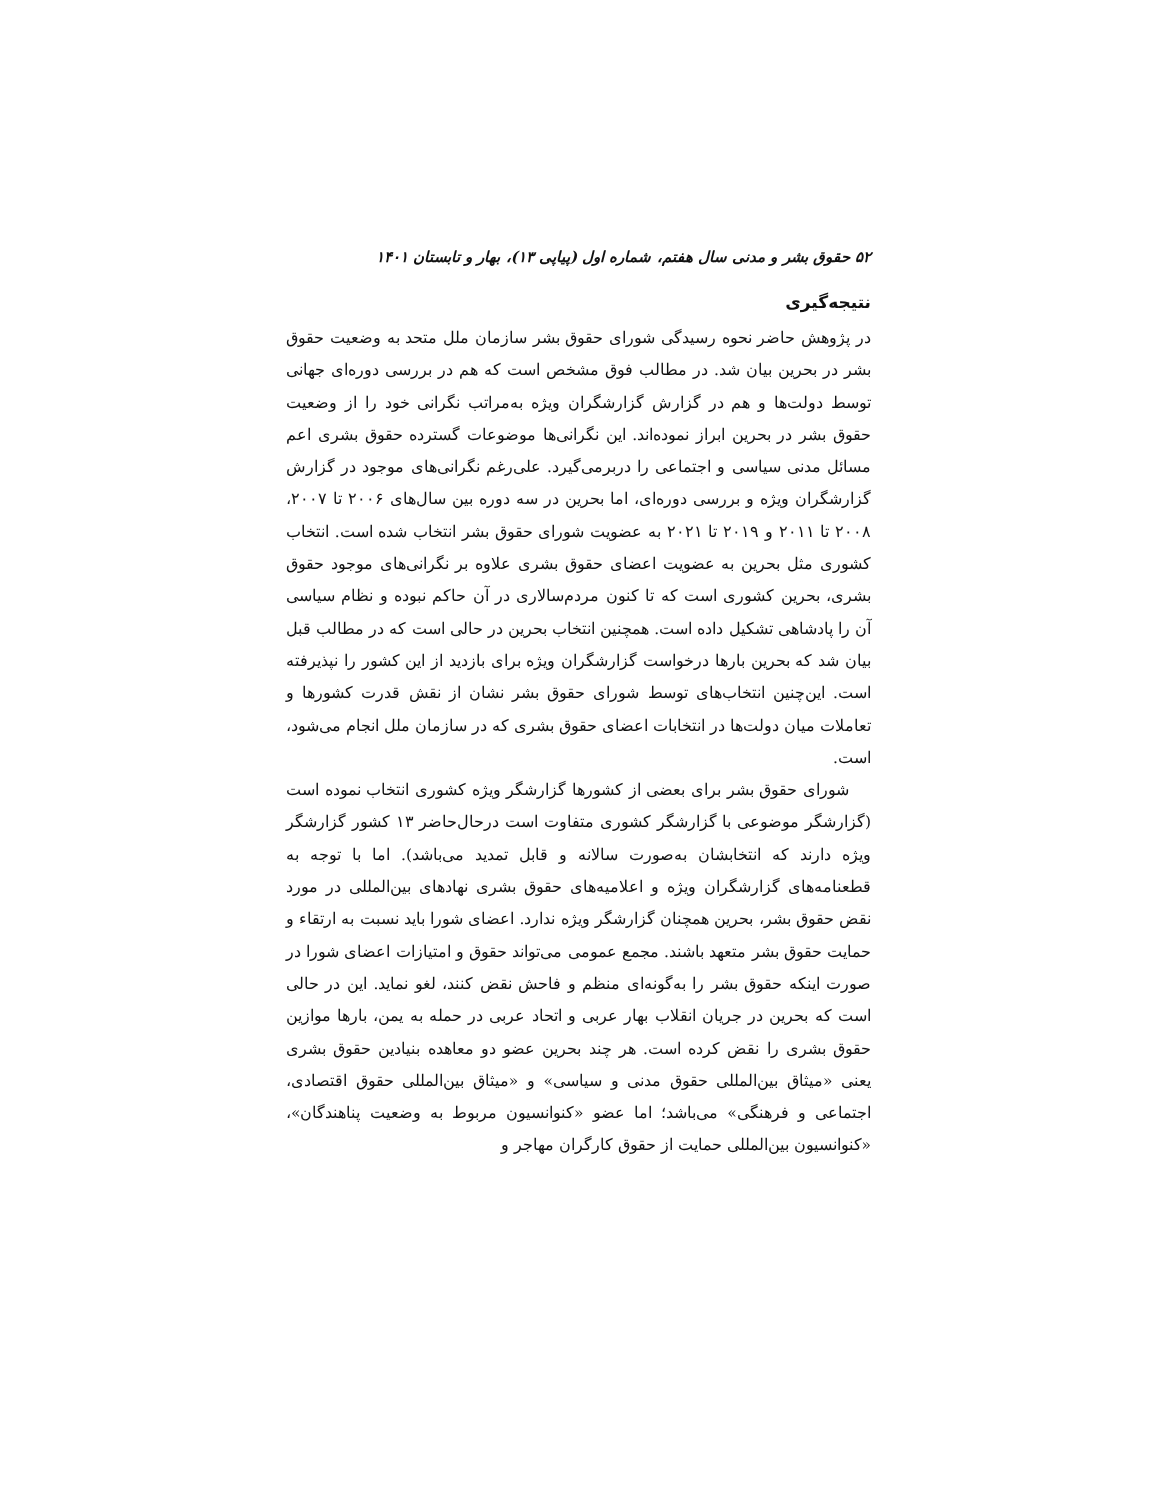۵۲ حقوق بشر و مدنی سال هفتم، شماره اول (پیاپی ۱۳)، بهار و تابستان ۱۴۰۱
نتیجه‌گیری
در پژوهش حاضر نحوه رسیدگی شورای حقوق بشر سازمان ملل متحد به وضعیت حقوق بشر در بحرین بیان شد. در مطالب فوق مشخص است که هم در بررسی دوره‌ای جهانی توسط دولت‌ها و هم در گزارش گزارشگران ویژه به‌مراتب نگرانی خود را از وضعیت حقوق بشر در بحرین ابراز نموده‌اند. این نگرانی‌ها موضوعات گسترده حقوق بشری اعم مسائل مدنی سیاسی و اجتماعی را دربرمی‌گیرد. علی‌رغم نگرانی‌های موجود در گزارش گزارشگران ویژه و بررسی دوره‌ای، اما بحرین در سه دوره بین سال‌های ۲۰۰۶ تا ۲۰۰۷، ۲۰۰۸ تا ۲۰۱۱ و ۲۰۱۹ تا ۲۰۲۱ به عضویت شورای حقوق بشر انتخاب شده است. انتخاب کشوری مثل بحرین به عضویت اعضای حقوق بشری علاوه بر نگرانی‌های موجود حقوق بشری، بحرین کشوری است که تا کنون مردم‌سالاری در آن حاکم نبوده و نظام سیاسی آن را پادشاهی تشکیل داده است. همچنین انتخاب بحرین در حالی است که در مطالب قبل بیان شد که بحرین بارها درخواست گزارشگران ویژه برای بازدید از این کشور را نپذیرفته است. این‌چنین انتخاب‌های توسط شورای حقوق بشر نشان از نقش قدرت کشورها و تعاملات میان دولت‌ها در انتخابات اعضای حقوق بشری که در سازمان ملل انجام می‌شود، است.
شورای حقوق بشر برای بعضی از کشورها گزارشگر ویژه کشوری انتخاب نموده است (گزارشگر موضوعی با گزارشگر کشوری متفاوت است درحال‌حاضر ۱۳ کشور گزارشگر ویژه دارند که انتخابشان به‌صورت سالانه و قابل تمدید می‌باشد). اما با توجه به قطعنامه‌های گزارشگران ویژه و اعلامیه‌های حقوق بشری نهادهای بین‌المللی در مورد نقض حقوق بشر، بحرین همچنان گزارشگر ویژه ندارد. اعضای شورا باید نسبت به ارتقاء و حمایت حقوق بشر متعهد باشند. مجمع عمومی می‌تواند حقوق و امتیازات اعضای شورا در صورت اینکه حقوق بشر را به‌گونه‌ای منظم و فاحش نقض کنند، لغو نماید. این در حالی است که بحرین در جریان انقلاب بهار عربی و اتحاد عربی در حمله به یمن، بارها موازین حقوق بشری را نقض کرده است. هر چند بحرین عضو دو معاهده بنیادین حقوق بشری یعنی «میثاق بین‌المللی حقوق مدنی و سیاسی» و «میثاق بین‌المللی حقوق اقتصادی، اجتماعی و فرهنگی» می‌باشد؛ اما عضو «کنوانسیون مربوط به وضعیت پناهندگان»، «کنوانسیون بین‌المللی حمایت از حقوق کارگران مهاجر و